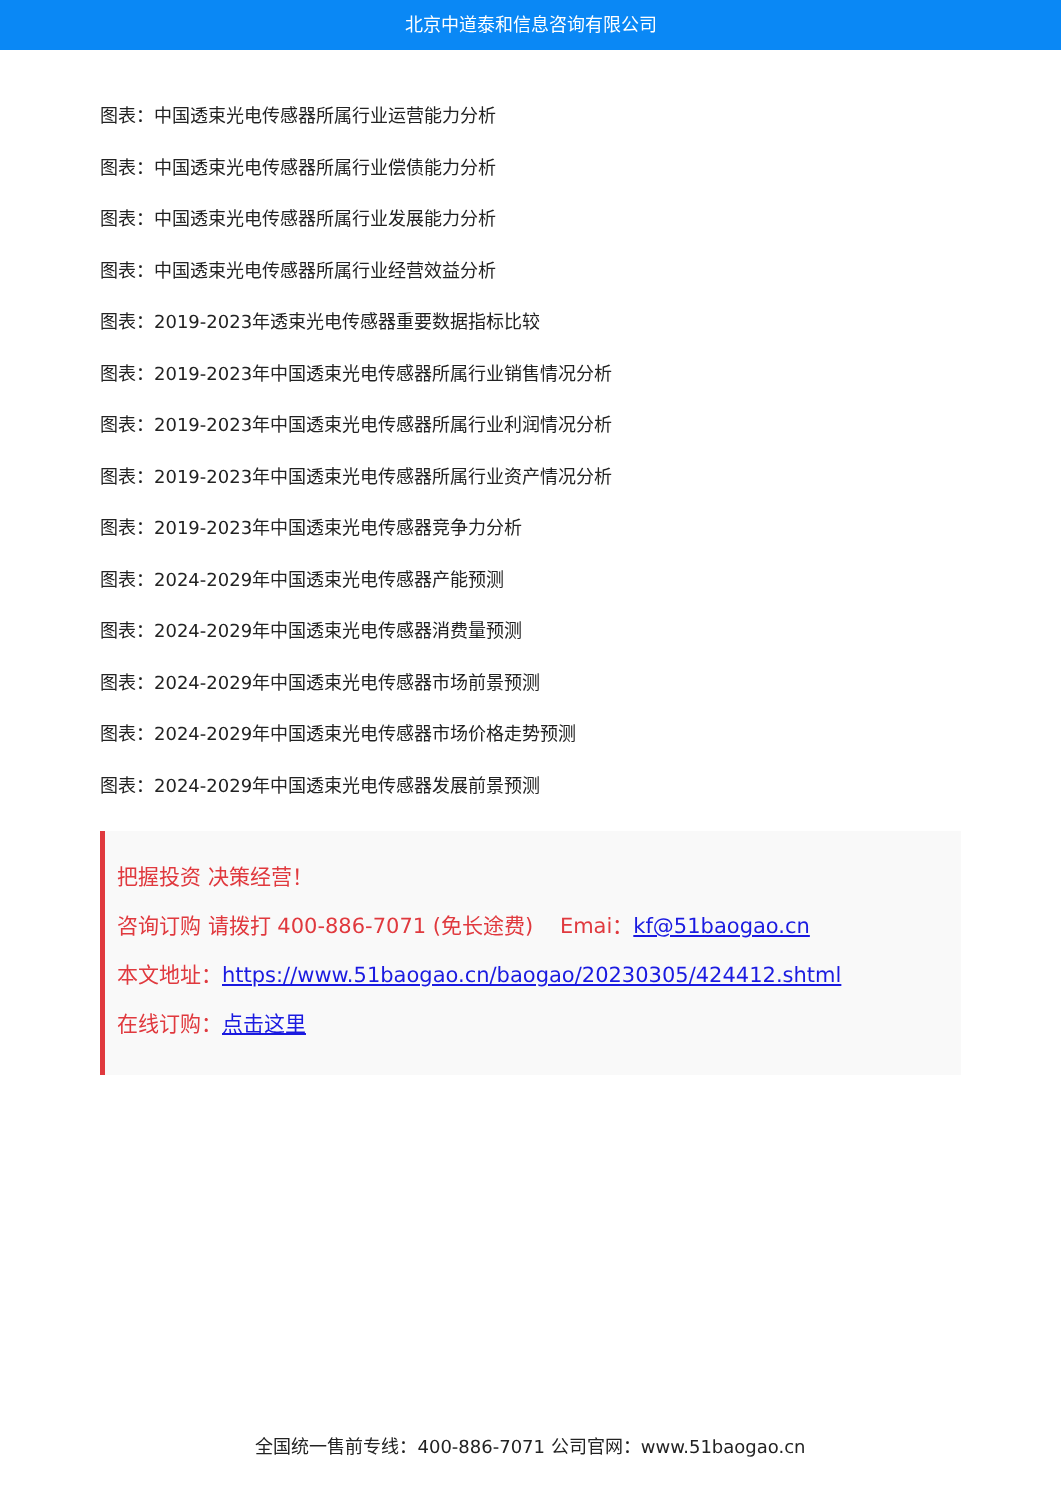北京中道泰和信息咨询有限公司
图表：中国透束光电传感器所属行业运营能力分析
图表：中国透束光电传感器所属行业偿债能力分析
图表：中国透束光电传感器所属行业发展能力分析
图表：中国透束光电传感器所属行业经营效益分析
图表：2019-2023年透束光电传感器重要数据指标比较
图表：2019-2023年中国透束光电传感器所属行业销售情况分析
图表：2019-2023年中国透束光电传感器所属行业利润情况分析
图表：2019-2023年中国透束光电传感器所属行业资产情况分析
图表：2019-2023年中国透束光电传感器竞争力分析
图表：2024-2029年中国透束光电传感器产能预测
图表：2024-2029年中国透束光电传感器消费量预测
图表：2024-2029年中国透束光电传感器市场前景预测
图表：2024-2029年中国透束光电传感器市场价格走势预测
图表：2024-2029年中国透束光电传感器发展前景预测
把握投资 决策经营！
咨询订购 请拨打 400-886-7071 (免长途费) Emai：kf@51baogao.cn
本文地址：https://www.51baogao.cn/baogao/20230305/424412.shtml
在线订购：点击这里
全国统一售前专线：400-886-7071 公司官网：www.51baogao.cn